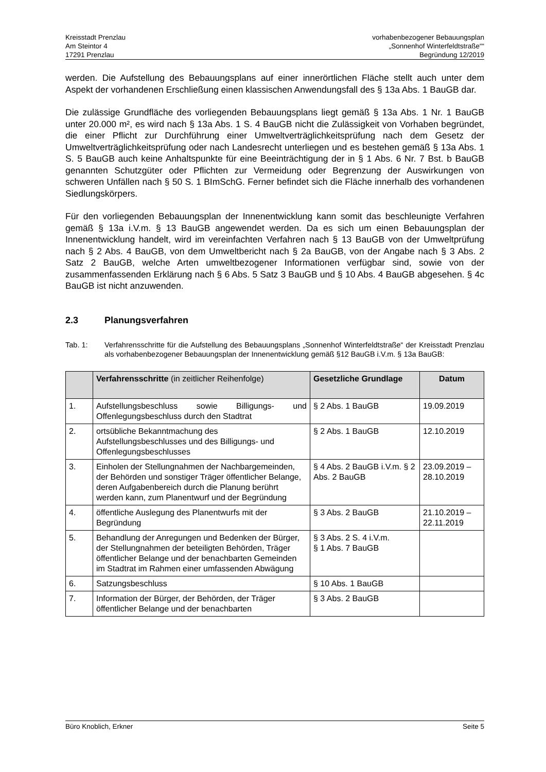Kreisstadt Prenzlau
Am Steintor 4
17291 Prenzlau
vorhabenbezogener Bebauungsplan
„Sonnenhof Winterfeldtstraße““
Begründung 12/2019
werden. Die Aufstellung des Bebauungsplans auf einer innerörtlichen Fläche stellt auch unter dem Aspekt der vorhandenen Erschließung einen klassischen Anwendungsfall des § 13a Abs. 1 BauGB dar.
Die zulässige Grundfläche des vorliegenden Bebauungsplans liegt gemäß § 13a Abs. 1 Nr. 1 BauGB unter 20.000 m², es wird nach § 13a Abs. 1 S. 4 BauGB nicht die Zulässigkeit von Vorhaben begründet, die einer Pflicht zur Durchführung einer Umweltverträglichkeitsprüfung nach dem Gesetz der Umweltverträglichkeitsprüfung oder nach Landesrecht unterliegen und es bestehen gemäß § 13a Abs. 1 S. 5 BauGB auch keine Anhaltspunkte für eine Beeinträchtigung der in § 1 Abs. 6 Nr. 7 Bst. b BauGB genannten Schutzgüter oder Pflichten zur Vermeidung oder Begrenzung der Auswirkungen von schweren Unfällen nach § 50 S. 1 BImSchG. Ferner befindet sich die Fläche innerhalb des vorhandenen Siedlungskörpers.
Für den vorliegenden Bebauungsplan der Innenentwicklung kann somit das beschleunigte Verfahren gemäß § 13a i.V.m. § 13 BauGB angewendet werden. Da es sich um einen Bebauungsplan der Innenentwicklung handelt, wird im vereinfachten Verfahren nach § 13 BauGB von der Umweltprüfung nach § 2 Abs. 4 BauGB, von dem Umweltbericht nach § 2a BauGB, von der Angabe nach § 3 Abs. 2 Satz 2 BauGB, welche Arten umweltbezogener Informationen verfügbar sind, sowie von der zusammenfassenden Erklärung nach § 6 Abs. 5 Satz 3 BauGB und § 10 Abs. 4 BauGB abgesehen. § 4c BauGB ist nicht anzuwenden.
2.3 Planungsverfahren
Tab. 1: Verfahrensschritte für die Aufstellung des Bebauungsplans „Sonnenhof Winterfeldtstraße“ der Kreisstadt Prenzlau als vorhabenbezogener Bebauungsplan der Innenentwicklung gemäß §12 BauGB i.V.m. § 13a BauGB:
| | Verfahrensschritte (in zeitlicher Reihenfolge) | Gesetzliche Grundlage | Datum |
| --- | --- | --- | --- |
| 1. | Aufstellungsbeschluss sowie Billigungs- und Offenlegungsbeschluss durch den Stadtrat | § 2 Abs. 1 BauGB | 19.09.2019 |
| 2. | ortsübliche Bekanntmachung des Aufstellungsbeschlusses und des Billigungs- und Offenlegungsbeschlusses | § 2 Abs. 1 BauGB | 12.10.2019 |
| 3. | Einholen der Stellungnahmen der Nachbargemeinden, der Behörden und sonstiger Träger öffentlicher Belange, deren Aufgabenbereich durch die Planung berührt werden kann, zum Planentwurf und der Begründung | § 4 Abs. 2 BauGB i.V.m. § 2 Abs. 2 BauGB | 23.09.2019 – 28.10.2019 |
| 4. | öffentliche Auslegung des Planentwurfs mit der Begründung | § 3 Abs. 2 BauGB | 21.10.2019 – 22.11.2019 |
| 5. | Behandlung der Anregungen und Bedenken der Bürger, der Stellungnahmen der beteiligten Behörden, Träger öffentlicher Belange und der benachbarten Gemeinden im Stadtrat im Rahmen einer umfassenden Abwägung | § 3 Abs. 2 S. 4 i.V.m. § 1 Abs. 7 BauGB | |
| 6. | Satzungsbeschluss | § 10 Abs. 1 BauGB | |
| 7. | Information der Bürger, der Behörden, der Träger öffentlicher Belange und der benachbarten | § 3 Abs. 2 BauGB | |
Büro Knoblich, Erkner Seite 5